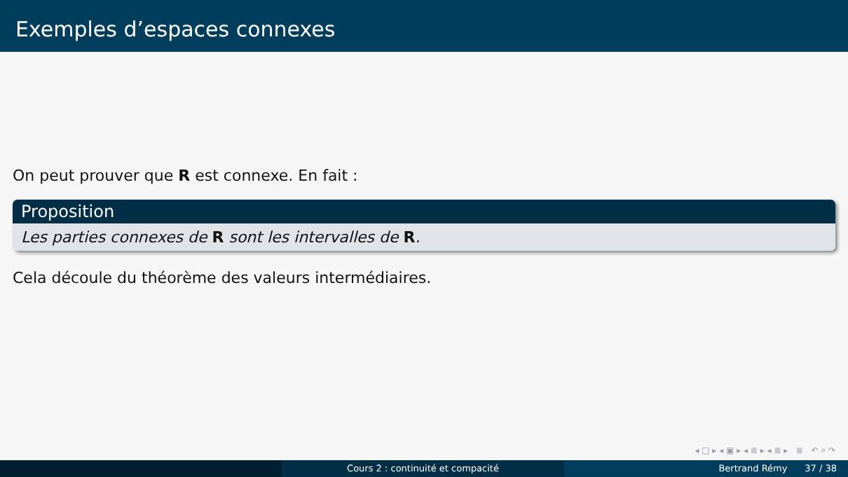Exemples d’espaces connexes
On peut prouver que R est connexe. En fait :
Proposition
Les parties connexes de R sont les intervalles de R.
Cela découle du théorème des valeurs intermédiaires.
◂ □ ▸ ◂ ▣ ▸ ◂ ≣ ▸ ◂ ≣ ▸ ≣ ↶ ⌕ ↷
Cours 2 : continuité et compacité Bertrand Rémy 37 / 38